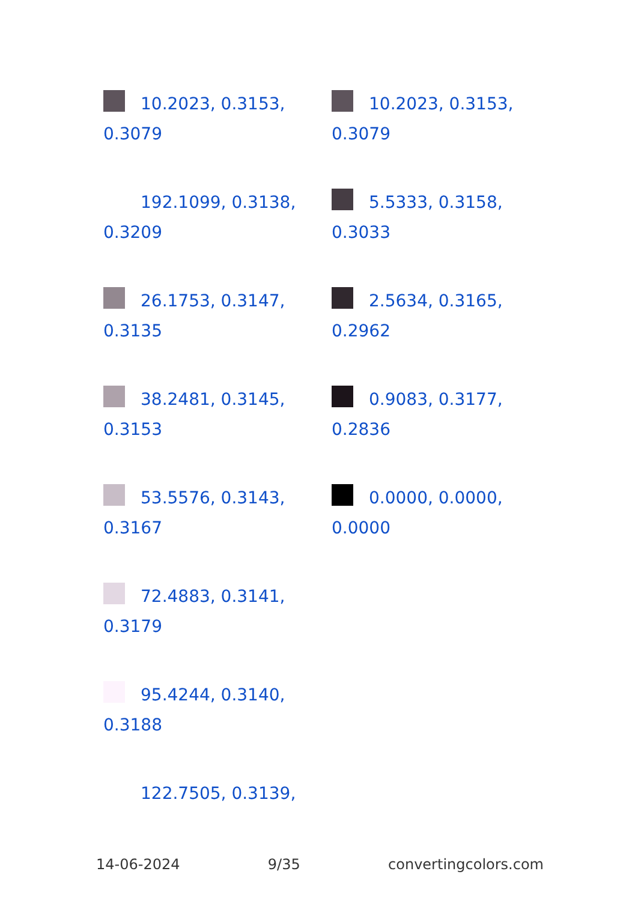10.2023, 0.3153, 0.3079
192.1099, 0.3138, 0.3209
26.1753, 0.3147, 0.3135
38.2481, 0.3145, 0.3153
53.5576, 0.3143, 0.3167
72.4883, 0.3141, 0.3179
95.4244, 0.3140, 0.3188
122.7505, 0.3139,
10.2023, 0.3153, 0.3079
5.5333, 0.3158, 0.3033
2.5634, 0.3165, 0.2962
0.9083, 0.3177, 0.2836
0.0000, 0.0000, 0.0000
14-06-2024 9/35 convertingcolors.com